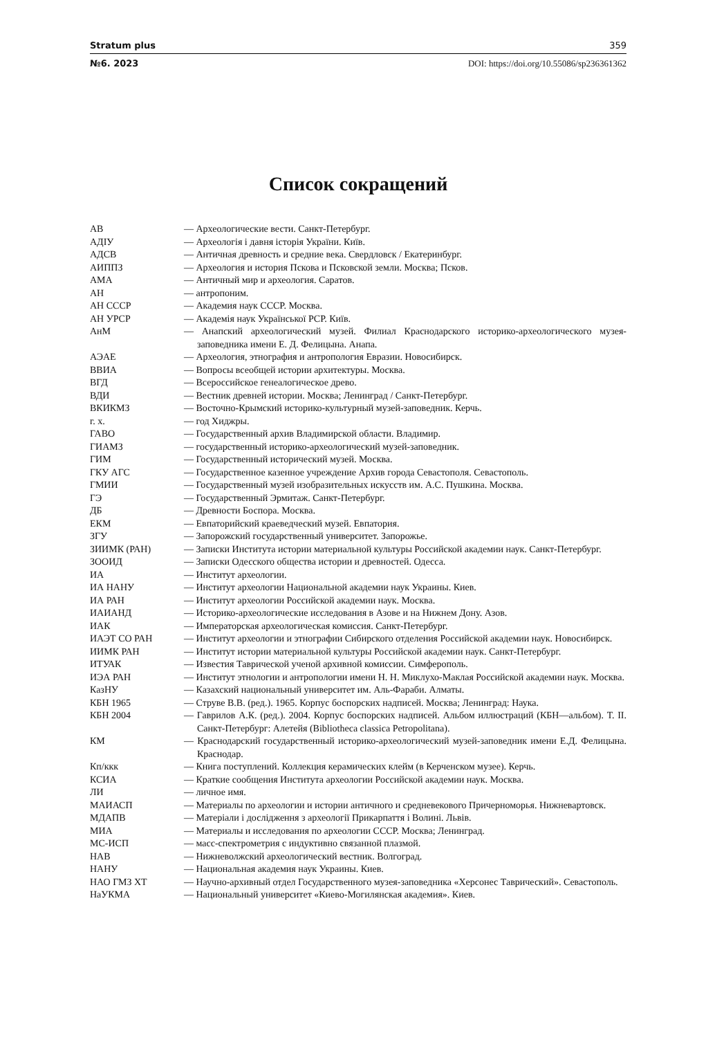Stratum plus 359
№6. 2023 DOI: https://doi.org/10.55086/sp236361362
Список сокращений
| АВ | — Археологические вести. Санкт-Петербург. |
| АДІУ | — Археологія і давня історія України. Київ. |
| АДСВ | — Античная древность и средние века. Свердловск / Екатеринбург. |
| АИППЗ | — Археология и история Пскова и Псковской земли. Москва; Псков. |
| АМА | — Античный мир и археология. Саратов. |
| АН | — антропоним. |
| АН СССР | — Академия наук СССР. Москва. |
| АН УРСР | — Академія наук Української РСР. Київ. |
| АнМ | — Анапский археологический музей. Филиал Краснодарского историко-археологического музея-заповедника имени Е. Д. Фелицына. Анапа. |
| АЭАЕ | — Археология, этнография и антропология Евразии. Новосибирск. |
| ВВИА | — Вопросы всеобщей истории архитектуры. Москва. |
| ВГД | — Всероссийское генеалогическое древо. |
| ВДИ | — Вестник древней истории. Москва; Ленинград / Санкт-Петербург. |
| ВКИКМЗ | — Восточно-Крымский историко-культурный музей-заповедник. Керчь. |
| г. х. | — год Хиджры. |
| ГАВО | — Государственный архив Владимирской области. Владимир. |
| ГИАМЗ | — государственный историко-археологический музей-заповедник. |
| ГИМ | — Государственный исторический музей. Москва. |
| ГКУ АГС | — Государственное казенное учреждение Архив города Севастополя. Севастополь. |
| ГМИИ | — Государственный музей изобразительных искусств им. А.С. Пушкина. Москва. |
| ГЭ | — Государственный Эрмитаж. Санкт-Петербург. |
| ДБ | — Древности Боспора. Москва. |
| ЕКМ | — Евпаторийский краеведческий музей. Евпатория. |
| ЗГУ | — Запорожский государственный университет. Запорожье. |
| ЗИИМК (РАН) | — Записки Института истории материальной культуры Российской академии наук. Санкт-Петербург. |
| ЗООИД | — Записки Одесского общества истории и древностей. Одесса. |
| ИА | — Институт археологии. |
| ИА НАНУ | — Институт археологии Национальной академии наук Украины. Киев. |
| ИА РАН | — Институт археологии Российской академии наук. Москва. |
| ИАИАНД | — Историко-археологические исследования в Азове и на Нижнем Дону. Азов. |
| ИАК | — Императорская археологическая комиссия. Санкт-Петербург. |
| ИАЭТ СО РАН | — Институт археологии и этнографии Сибирского отделения Российской академии наук. Ново­сибирск. |
| ИИМК РАН | — Институт истории материальной культуры Российской академии наук. Санкт-Петербург. |
| ИТУАК | — Известия Таврической ученой архивной комиссии. Симферополь. |
| ИЭА РАН | — Институт этнологии и антропологии имени Н. Н. Миклухо-Маклая Российской академии наук. Москва. |
| КазНУ | — Казахский национальный университет им. Аль-Фараби. Алматы. |
| КБН 1965 | — Струве В.В. (ред.). 1965. Корпус боспорских надписей. Москва; Ленинград: Наука. |
| КБН 2004 | — Гаврилов А.К. (ред.). 2004. Корпус боспорских надписей. Альбом иллюстраций (КБН—альбом). Т. II. Санкт-Петербург: Алетейя (Bibliotheca classica Petropolitana). |
| КМ | — Краснодарский государственный историко-археологический музей-заповедник имени Е.Д. Фелицына. Краснодар. |
| Кп/ккк | — Книга поступлений. Коллекция керамических клейм (в Керченском музее). Керчь. |
| КСИА | — Краткие сообщения Института археологии Российской академии наук. Москва. |
| ЛИ | — личное имя. |
| МАИАСП | — Материалы по археологии и истории античного и средневекового Причерноморья. Нижне­вартовск. |
| МДАПВ | — Матеріали і дослідження з археології Прикарпаття і Волині. Львів. |
| МИА | — Материалы и исследования по археологии СССР. Москва; Ленинград. |
| МС-ИСП | — масс-спектрометрия с индуктивно связанной плазмой. |
| НАВ | — Нижневолжский археологический вестник. Волгоград. |
| НАНУ | — Национальная академия наук Украины. Киев. |
| НАО ГМЗ ХТ | — Научно-архивный отдел Государственного музея-заповедника «Херсонес Таврический». Се­вастополь. |
| НаУКМА | — Национальный университет «Киево-Могилянская академия». Киев. |